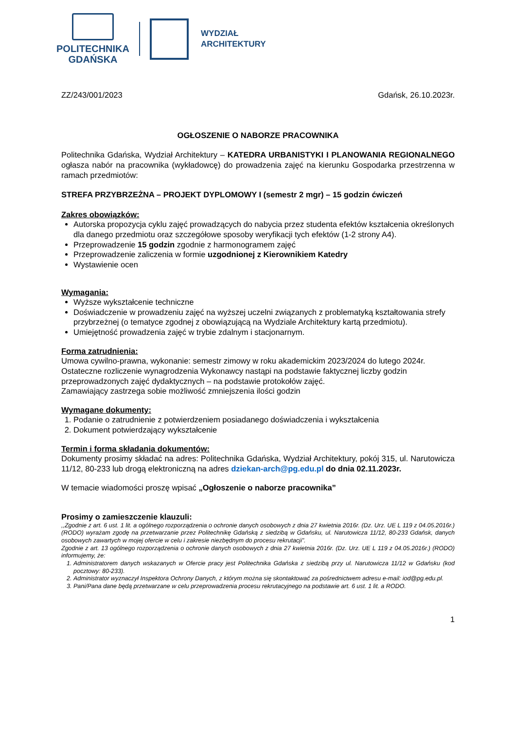POLITECHNIKA
GDAŃSKA
WYDZIAŁ
ARCHITEKTURY
ZZ/243/001/2023 Gdańsk, 26.10.2023r.
OGŁOSZENIE O NABORZE PRACOWNIKA
Politechnika Gdańska, Wydział Architektury – KATEDRA URBANISTYKI I PLANOWANIA REGIONALNEGO ogłasza nabór na pracownika (wykładowcę) do prowadzenia zajęć na kierunku Gospodarka przestrzenna w ramach przedmiotów:
STREFA PRZYBRZEŻNA – PROJEKT DYPLOMOWY I (semestr 2 mgr) – 15 godzin ćwiczeń
Zakres obowiązków:
Autorska propozycja cyklu zajęć prowadzących do nabycia przez studenta efektów kształcenia określonych dla danego przedmiotu oraz szczegółowe sposoby weryfikacji tych efektów (1-2 strony A4).
Przeprowadzenie 15 godzin zgodnie z harmonogramem zajęć
Przeprowadzenie zaliczenia w formie uzgodnionej z Kierownikiem Katedry
Wystawienie ocen
Wymagania:
Wyższe wykształcenie techniczne
Doświadczenie w prowadzeniu zajęć na wyższej uczelni związanych z problematyką kształtowania strefy przybrzeżnej (o tematyce zgodnej z obowiązującą na Wydziale Architektury kartą przedmiotu).
Umiejętność prowadzenia zajęć w trybie zdalnym i stacjonarnym.
Forma zatrudnienia:
Umowa cywilno-prawna, wykonanie: semestr zimowy w roku akademickim 2023/2024 do lutego 2024r.
Ostateczne rozliczenie wynagrodzenia Wykonawcy nastąpi na podstawie faktycznej liczby godzin przeprowadzonych zajęć dydaktycznych – na podstawie protokołów zajęć.
Zamawiający zastrzega sobie możliwość zmniejszenia ilości godzin
Wymagane dokumenty:
1. Podanie o zatrudnienie z potwierdzeniem posiadanego doświadczenia i wykształcenia
2. Dokument potwierdzający wykształcenie
Termin i forma składania dokumentów:
Dokumenty prosimy składać na adres: Politechnika Gdańska, Wydział Architektury, pokój 315, ul. Narutowicza 11/12, 80-233 lub drogą elektroniczną na adres dziekan-arch@pg.edu.pl do dnia 02.11.2023r.
W temacie wiadomości proszę wpisać „Ogłoszenie o naborze pracownika”
Prosimy o zamieszczenie klauzuli:
,,Zgodnie z art. 6 ust. 1 lit. a ogólnego rozporządzenia o ochronie danych osobowych z dnia 27 kwietnia 2016r. (Dz. Urz. UE L 119 z 04.05.2016r.) (RODO) wyrażam zgodę na przetwarzanie przez Politechnikę Gdańską z siedzibą w Gdańsku, ul. Narutowicza 11/12, 80-233 Gdańsk, danych osobowych zawartych w mojej ofercie w celu i zakresie niezbędnym do procesu rekrutacji".
Zgodnie z art. 13 ogólnego rozporządzenia o ochronie danych osobowych z dnia 27 kwietnia 2016r. (Dz. Urz. UE L 119 z 04.05.2016r.) (RODO) informujemy, że:
1. Administratorem danych wskazanych w Ofercie pracy jest Politechnika Gdańska z siedzibą przy ul. Narutowicza 11/12 w Gdańsku (kod pocztowy: 80-233).
2. Administrator wyznaczył Inspektora Ochrony Danych, z którym można się skontaktować za pośrednictwem adresu e-mail: iod@pg.edu.pl.
3. Pani/Pana dane będą przetwarzane w celu przeprowadzenia procesu rekrutacyjnego na podstawie art. 6 ust. 1 lit. a RODO.
1